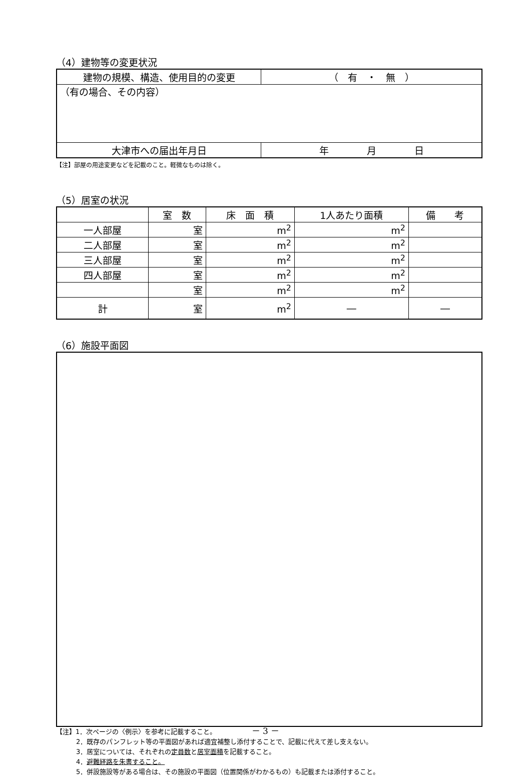（4）建物等の変更状況
| 建物の規模、構造、使用目的の変更 | （ 有 ・ 無 ） |
| （有の場合、その内容） | |
| 大津市への届出年月日 | 年 月 日 |
【注】部屋の用途変更などを記載のこと。軽微なものは除く。
（5）居室の状況
| | 室 数 | 床 面 積 | 1人あたり面積 | 備 考 |
| --- | --- | --- | --- | --- |
| 一人部屋 | 室 | m<sup>2</sup> | m<sup>2</sup> | |
| 二人部屋 | 室 | m<sup>2</sup> | m<sup>2</sup> | |
| 三人部屋 | 室 | m<sup>2</sup> | m<sup>2</sup> | |
| 四人部屋 | 室 | m<sup>2</sup> | m<sup>2</sup> | |
| | 室 | m<sup>2</sup> | m<sup>2</sup> | |
| 計 | 室 | m<sup>2</sup> | ― | ― |
（6）施設平面図
【注】1．次ページの〈例示〉を参考に記載すること。
2．既存のパンフレット等の平面図があれば適宜補整し添付することで、記載に代えて差し支えない。
3．居室については、それぞれの定員数と居室面積を記載すること。
4．避難経路を朱書すること。
5．併設施設等がある場合は、その施設の平面図（位置関係がわかるもの）も記載または添付すること。
－ 3 －